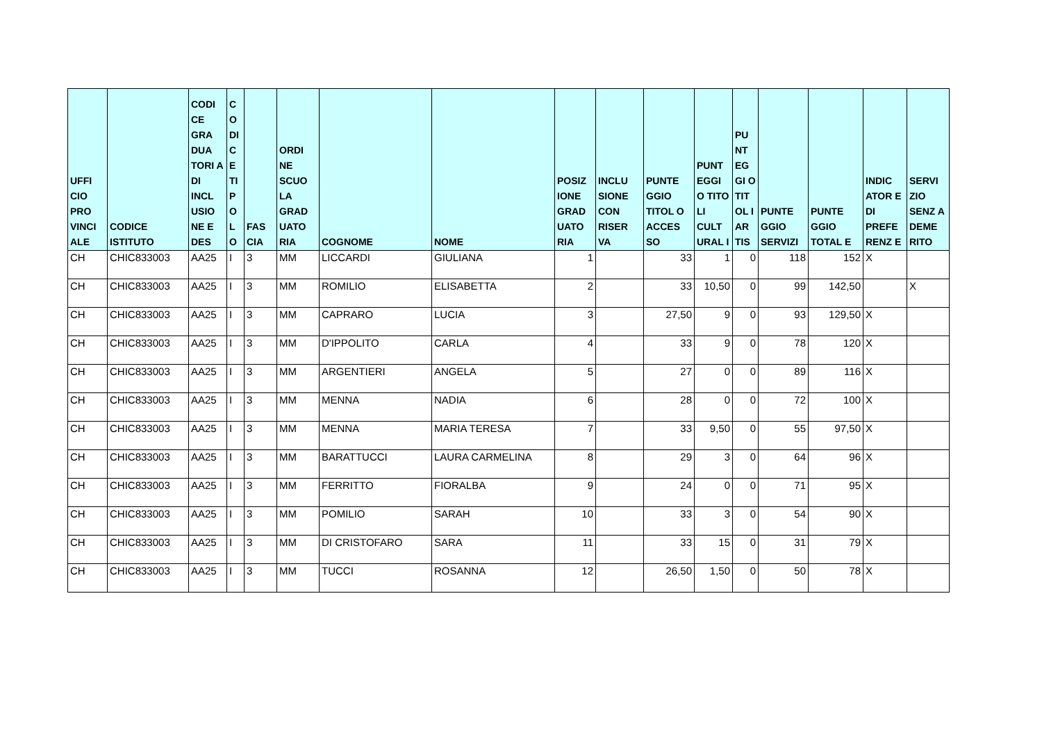| UFFI CIO PRO VINCI ALE | CODICE ISTITUTO | CODI CE GRA DUA TORI A DI INCL USIO NE E DES | C O DI C E TI P O L O | FAS CIA | ORDI NE SCUO LA GRAD UATO RIA | COGNOME | NOME | POSIZ IONE GRAD UATO RIA | INCLU SIONE CON RISER VA | PUNTE GGIO TITOL O ACCES SO | PUNT EGGI O TITO LI CULT URAL I | PU NT EG GI O TIT OL I AR TIS | PUNTE GGIO SERVIZI | PUNTE GGIO TOTAL E | INDIC ATOR E DI PREFE RENZ E | SERVI ZIO SENZ A DEME RITO |
| --- | --- | --- | --- | --- | --- | --- | --- | --- | --- | --- | --- | --- | --- | --- | --- | --- |
| CH | CHIC833003 | AA25 | I | 3 | MM | LICCARDI | GIULIANA | 1 | | 33 | 1 | 0 | 118 | 152 | X | |
| CH | CHIC833003 | AA25 | I | 3 | MM | ROMILIO | ELISABETTA | 2 | | 33 | 10,50 | 0 | 99 | 142,50 | | X |
| CH | CHIC833003 | AA25 | I | 3 | MM | CAPRARO | LUCIA | 3 | | 27,50 | 9 | 0 | 93 | 129,50 | X | |
| CH | CHIC833003 | AA25 | I | 3 | MM | D'IPPOLITO | CARLA | 4 | | 33 | 9 | 0 | 78 | 120 | X | |
| CH | CHIC833003 | AA25 | I | 3 | MM | ARGENTIERI | ANGELA | 5 | | 27 | 0 | 0 | 89 | 116 | X | |
| CH | CHIC833003 | AA25 | I | 3 | MM | MENNA | NADIA | 6 | | 28 | 0 | 0 | 72 | 100 | X | |
| CH | CHIC833003 | AA25 | I | 3 | MM | MENNA | MARIA TERESA | 7 | | 33 | 9,50 | 0 | 55 | 97,50 | X | |
| CH | CHIC833003 | AA25 | I | 3 | MM | BARATTUCCI | LAURA CARMELINA | 8 | | 29 | 3 | 0 | 64 | 96 | X | |
| CH | CHIC833003 | AA25 | I | 3 | MM | FERRITTO | FIORALBA | 9 | | 24 | 0 | 0 | 71 | 95 | X | |
| CH | CHIC833003 | AA25 | I | 3 | MM | POMILIO | SARAH | 10 | | 33 | 3 | 0 | 54 | 90 | X | |
| CH | CHIC833003 | AA25 | I | 3 | MM | DI CRISTOFARO | SARA | 11 | | 33 | 15 | 0 | 31 | 79 | X | |
| CH | CHIC833003 | AA25 | I | 3 | MM | TUCCI | ROSANNA | 12 | | 26,50 | 1,50 | 0 | 50 | 78 | X | |